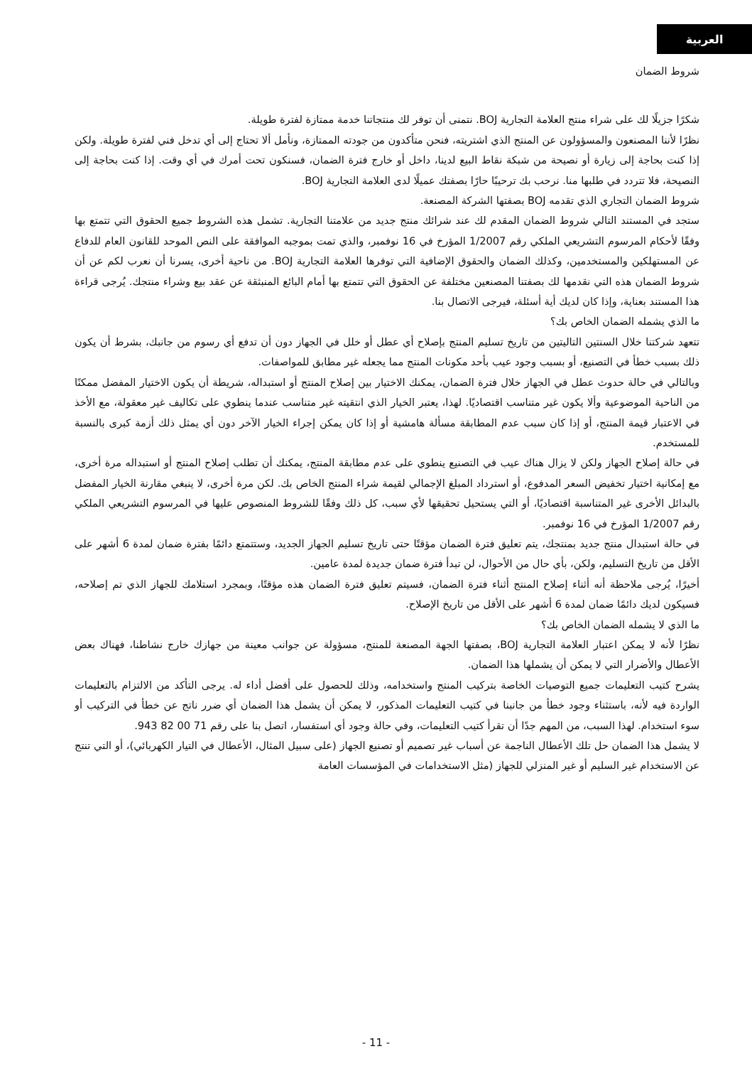العربية
شروط الضمان
شكرًا جزيلًا لك على شراء منتج العلامة التجارية BOJ. نتمنى أن توفر لك منتجاتنا خدمة ممتازة لفترة طويلة.
نظرًا لأننا المصنعون والمسؤولون عن المنتج الذي اشتريته، فنحن متأكدون من جودته الممتازة، ونأمل ألا تحتاج إلى أي تدخل فني لفترة طويلة. ولكن إذا كنت بحاجة إلى زيارة أو نصيحة من شبكة نقاط البيع لدينا، داخل أو خارج فترة الضمان، فسنكون تحت أمرك في أي وقت. إذا كنت بحاجة إلى النصيحة، فلا تتردد في طلبها منا. نرحب بك ترحيبًا حارًا بصفتك عميلًا لدى العلامة التجارية BOJ.
شروط الضمان التجاري الذي تقدمه BOJ بصفتها الشركة المصنعة.
ستجد في المستند التالي شروط الضمان المقدم لك عند شرائك منتج جديد من علامتنا التجارية. تشمل هذه الشروط جميع الحقوق التي تتمتع بها وفقًا لأحكام المرسوم التشريعي الملكي رقم 1/2007 المؤرخ في 16 نوفمبر، والذي تمت بموجبه الموافقة على النص الموحد للقانون العام للدفاع عن المستهلكين والمستخدمين، وكذلك الضمان والحقوق الإضافية التي توفرها العلامة التجارية BOJ. من ناحية أخرى، يسرنا أن نعرب لكم عن أن شروط الضمان هذه التي نقدمها لك بصفتنا المصنعين مختلفة عن الحقوق التي تتمتع بها أمام البائع المنبثقة عن عقد بيع وشراء منتجك. يُرجى قراءة هذا المستند بعناية، وإذا كان لديك أية أسئلة، فيرجى الاتصال بنا.
ما الذي يشمله الضمان الخاص بك؟
تتعهد شركتنا خلال السنتين التاليتين من تاريخ تسليم المنتج بإصلاح أي عطل أو خلل في الجهاز دون أن تدفع أي رسوم من جانبك، بشرط أن يكون ذلك بسبب خطأ في التصنيع، أو بسبب وجود عيب بأحد مكونات المنتج مما يجعله غير مطابق للمواصفات.
وبالتالي في حالة حدوث عطل في الجهاز خلال فترة الضمان، يمكنك الاختيار بين إصلاح المنتج أو استبداله، شريطة أن يكون الاختيار المفضل ممكنًا من الناحية الموضوعية وألا يكون غير متناسب اقتصاديًا. لهذا، يعتبر الخيار الذي انتقيته غير متناسب عندما ينطوي على تكاليف غير معقولة، مع الأخذ في الاعتبار قيمة المنتج، أو إذا كان سبب عدم المطابقة مسألة هامشية أو إذا كان يمكن إجراء الخيار الآخر دون أي يمثل ذلك أزمة كبرى بالنسبة للمستخدم.
في حالة إصلاح الجهاز ولكن لا يزال هناك عيب في التصنيع ينطوي على عدم مطابقة المنتج، يمكنك أن تطلب إصلاح المنتج أو استبداله مرة أخرى، مع إمكانية اختيار تخفيض السعر المدفوع، أو استرداد المبلغ الإجمالي لقيمة شراء المنتج الخاص بك. لكن مرة أخرى، لا ينبغي مقارنة الخيار المفضل بالبدائل الأخرى غير المتناسبة اقتصاديًا، أو التي يستحيل تحقيقها لأي سبب، كل ذلك وفقًا للشروط المنصوص عليها في المرسوم التشريعي الملكي رقم 1/2007 المؤرخ في 16 نوفمبر.
في حالة استبدال منتج جديد بمنتجك، يتم تعليق فترة الضمان مؤقتًا حتى تاريخ تسليم الجهاز الجديد، وستتمتع دائمًا بفترة ضمان لمدة 6 أشهر على الأقل من تاريخ التسليم، ولكن، بأي حال من الأحوال، لن تبدأ فترة ضمان جديدة لمدة عامين.
أخيرًا، يُرجى ملاحظة أنه أثناء إصلاح المنتج أثناء فترة الضمان، فسيتم تعليق فترة الضمان هذه مؤقتًا، وبمجرد استلامك للجهاز الذي تم إصلاحه، فسيكون لديك دائمًا ضمان لمدة 6 أشهر على الأقل من تاريخ الإصلاح.
ما الذي لا يشمله الضمان الخاص بك؟
نظرًا لأنه لا يمكن اعتبار العلامة التجارية BOJ، بصفتها الجهة المصنعة للمنتج، مسؤولة عن جوانب معينة من جهازك خارج نشاطنا، فهناك بعض الأعطال والأضرار التي لا يمكن أن يشملها هذا الضمان.
يشرح كتيب التعليمات جميع التوصيات الخاصة بتركيب المنتج واستخدامه، وذلك للحصول على أفضل أداء له. يرجى التأكد من الالتزام بالتعليمات الواردة فيه لأنه، باستثناء وجود خطأ من جانبنا في كتيب التعليمات المذكور، لا يمكن أن يشمل هذا الضمان أي ضرر ناتج عن خطأ في التركيب أو سوء استخدام. لهذا السبب، من المهم جدًا أن تقرأ كتيب التعليمات، وفي حالة وجود أي استفسار، اتصل بنا على رقم 71 00 82 943.
لا يشمل هذا الضمان حل تلك الأعطال الناجمة عن أسباب غير تصميم أو تصنيع الجهاز (على سبيل المثال، الأعطال في التيار الكهربائي)، أو التي تنتج عن الاستخدام غير السليم أو غير المنزلي للجهاز (مثل الاستخدامات في المؤسسات العامة
- 11 -